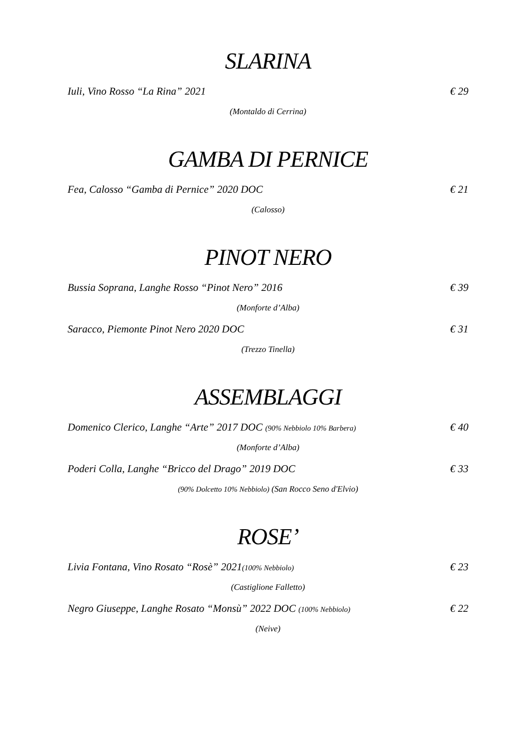SLARINA
Iuli, Vino Rosso “La Rina” 2021 € 29
(Montaldo di Cerrina)
GAMBA DI PERNICE
Fea, Calosso “Gamba di Pernice” 2020 DOC € 21
(Calosso)
PINOT NERO
Bussia Soprana, Langhe Rosso “Pinot Nero” 2016 € 39
(Monforte d’Alba)
Saracco, Piemonte Pinot Nero 2020 DOC € 31
(Trezzo Tinella)
ASSEMBLAGGI
Domenico Clerico, Langhe “Arte” 2017 DOC (90% Nebbiolo 10% Barbera) € 40
(Monforte d’Alba)
Poderi Colla, Langhe “Bricco del Drago” 2019 DOC € 33
(90% Dolcetto 10% Nebbiolo) (San Rocco Seno d'Elvio)
ROSE’
Livia Fontana, Vino Rosato “Rosè” 2021(100% Nebbiolo) € 23
(Castiglione Falletto)
Negro Giuseppe, Langhe Rosato “Monsù” 2022 DOC (100% Nebbiolo) € 22
(Neive)